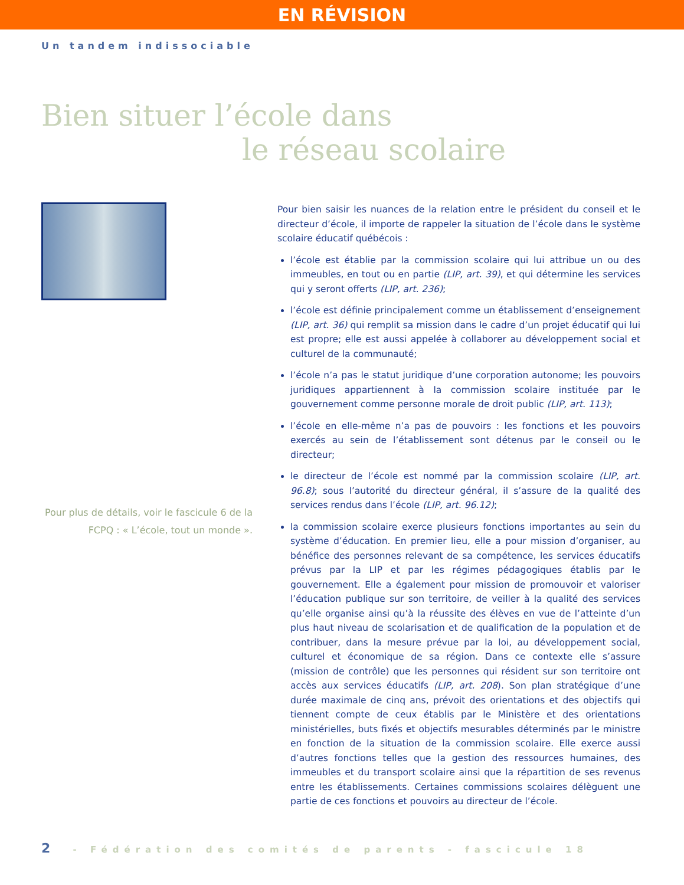EN RÉVISION
Un tandem indissociable
Bien situer l’école dans
le réseau scolaire
Pour plus de détails, voir le fascicule 6 de la FCPQ : « L’école, tout un monde ».
Pour bien saisir les nuances de la relation entre le président du conseil et le directeur d’école, il importe de rappeler la situation de l’école dans le système scolaire éducatif québécois :
l’école est établie par la commission scolaire qui lui attribue un ou des immeubles, en tout ou en partie (LIP, art. 39), et qui détermine les services qui y seront offerts (LIP, art. 236);
l’école est définie principalement comme un établissement d’enseignement (LIP, art. 36) qui remplit sa mission dans le cadre d’un projet éducatif qui lui est propre; elle est aussi appelée à collaborer au développement social et culturel de la communauté;
l’école n’a pas le statut juridique d’une corporation autonome; les pouvoirs juridiques appartiennent à la commission scolaire instituée par le gouvernement comme personne morale de droit public (LIP, art. 113);
l’école en elle-même n’a pas de pouvoirs : les fonctions et les pouvoirs exercés au sein de l’établissement sont détenus par le conseil ou le directeur;
le directeur de l’école est nommé par la commission scolaire (LIP, art. 96.8); sous l’autorité du directeur général, il s’assure de la qualité des services rendus dans l’école (LIP, art. 96.12);
la commission scolaire exerce plusieurs fonctions importantes au sein du système d’éducation. En premier lieu, elle a pour mission d’organiser, au bénéfice des personnes relevant de sa compétence, les services éducatifs prévus par la LIP et par les régimes pédagogiques établis par le gouvernement. Elle a également pour mission de promouvoir et valoriser l’éducation publique sur son territoire, de veiller à la qualité des services qu’elle organise ainsi qu’à la réussite des élèves en vue de l’atteinte d’un plus haut niveau de scolarisation et de qualification de la population et de contribuer, dans la mesure prévue par la loi, au développement social, culturel et économique de sa région. Dans ce contexte elle s’assure (mission de contrôle) que les personnes qui résident sur son territoire ont accès aux services éducatifs (LIP, art. 208). Son plan stratégique d’une durée maximale de cinq ans, prévoit des orientations et des objectifs qui tiennent compte de ceux établis par le Ministère et des orientations ministérielles, buts fixés et objectifs mesurables déterminés par le ministre en fonction de la situation de la commission scolaire. Elle exerce aussi d’autres fonctions telles que la gestion des ressources humaines, des immeubles et du transport scolaire ainsi que la répartition de ses revenus entre les établissements. Certaines commissions scolaires délèguent une partie de ces fonctions et pouvoirs au directeur de l’école.
2 - Fédération des comités de parents - fascicule 18